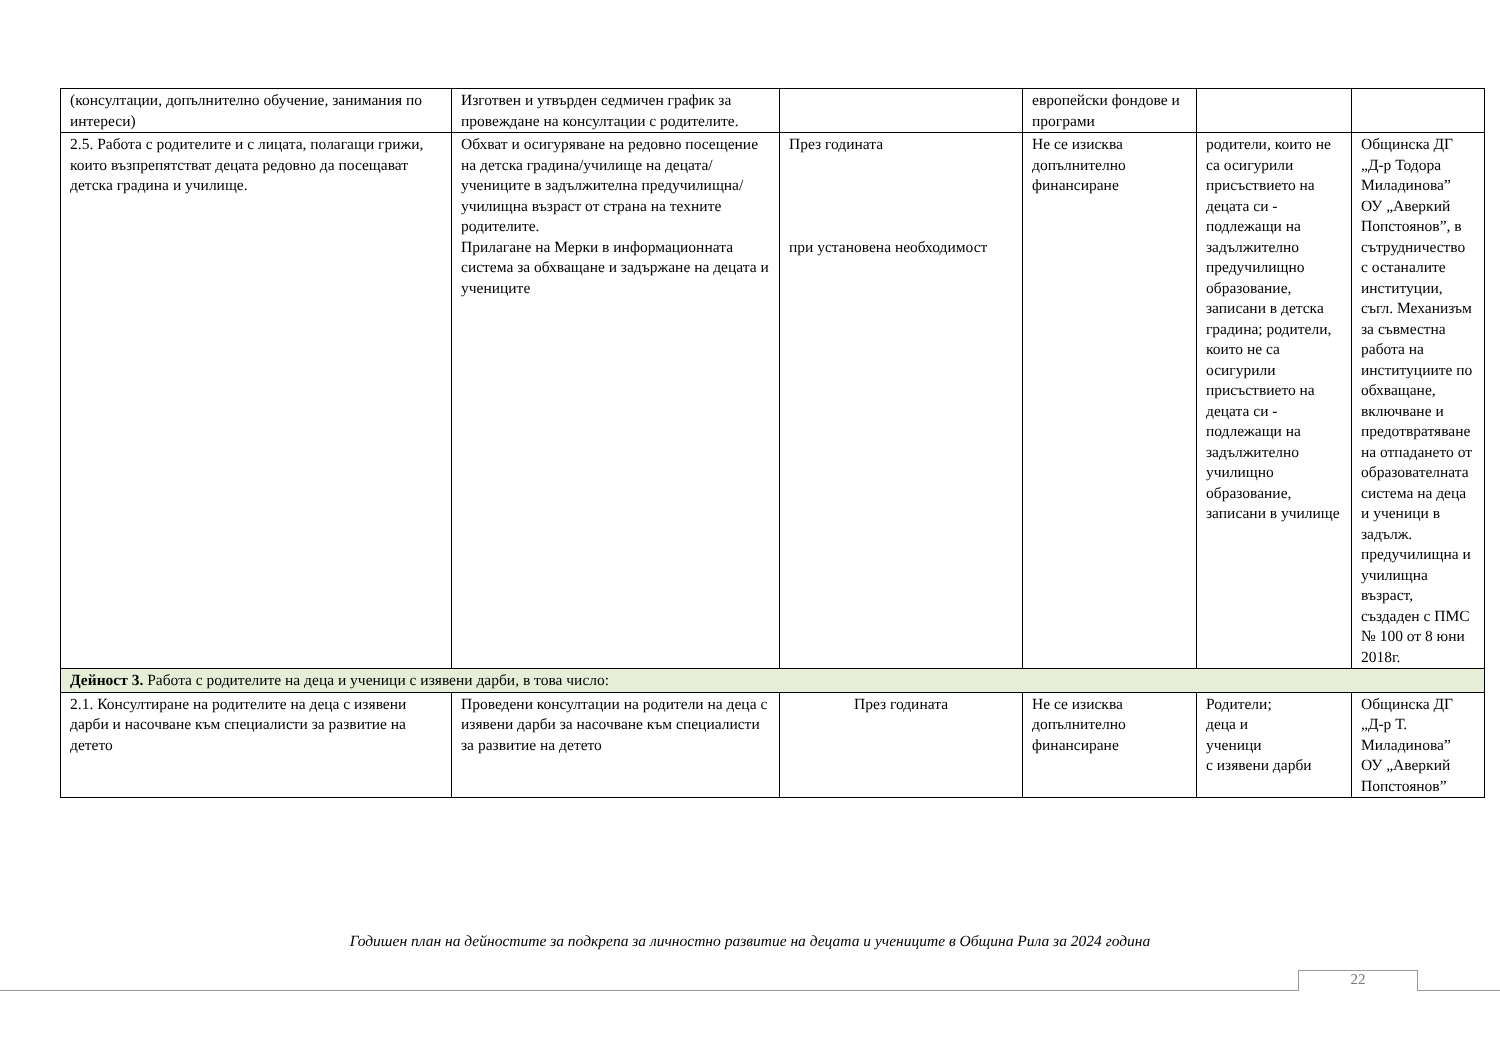| (консултации, допълнително обучение, занимания по интереси) | Изготвен и утвърден седмичен график за провеждане на консултации с родителите. | | европейски фондове и програми | | |
| 2.5. Работа с родителите и с лицата, полагащи грижи, които възпрепятстват децата редовно да посещават детска градина и училище. | Обхват и осигуряване на редовно посещение на детска градина/училище на децата/учениците в задължителна предучилищна/училищна възраст от страна на техните родителите. Прилагане на Мерки в информационната система за обхващане и задържане на децата и учениците | През годината при установена необходимост | Не се изисква допълнително финансиране | родители, които не са осигурили присъствието на децата си - подлежащи на задължително предучилищно образование, записани в детска градина; родители, които не са осигурили присъствието на децата си - подлежащи на задължително училищно образование, записани в училище | Общинска ДГ „Д-р Тодора Миладинова” ОУ „Аверкий Попстоянов”, в сътрудничество с останалите институции, съгл. Механизъм за съвместна работа на институциите по обхващане, включване и предотвратяване на отпадането от образователната система на деца и ученици в задълж. предучилищна и училищна възраст, създаден с ПМС № 100 от 8 юни 2018г. |
| Дейност 3. Работа с родителите на деца и ученици с изявени дарби, в това число: | | | | | |
| 2.1. Консултиране на родителите на деца с изявени дарби и насочване към специалисти за развитие на детето | Проведени консултации на родители на деца с изявени дарби за насочване към специалисти за развитие на детето | През годината | Не се изисква допълнително финансиране | Родители; деца и ученици с изявени дарби | Общинска ДГ „Д-р Т. Миладинова” ОУ „Аверкий Попстоянов” |
Годишен план на дейностите за подкрепа за личностно развитие на децата и учениците в Община Рила за 2024 година
22